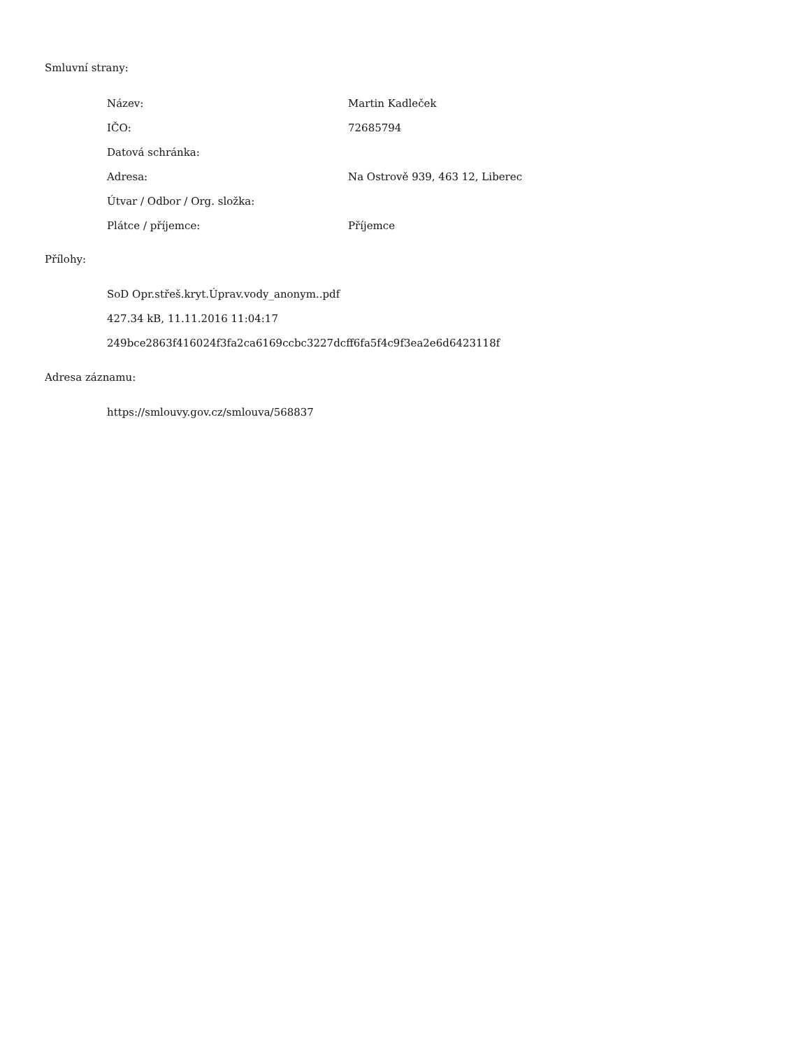Smluvní strany:
| Název: | Martin Kadleček |
| IČO: | 72685794 |
| Datová schránka: | |
| Adresa: | Na Ostrově 939, 463 12, Liberec |
| Útvar / Odbor / Org. složka: | |
| Plátce / příjemce: | Příjemce |
Přílohy:
SoD Opr.střeš.kryt.Úprav.vody_anonym..pdf
427.34 kB, 11.11.2016 11:04:17
249bce2863f416024f3fa2ca6169ccbc3227dcff6fa5f4c9f3ea2e6d6423118f
Adresa záznamu:
https://smlouvy.gov.cz/smlouva/568837